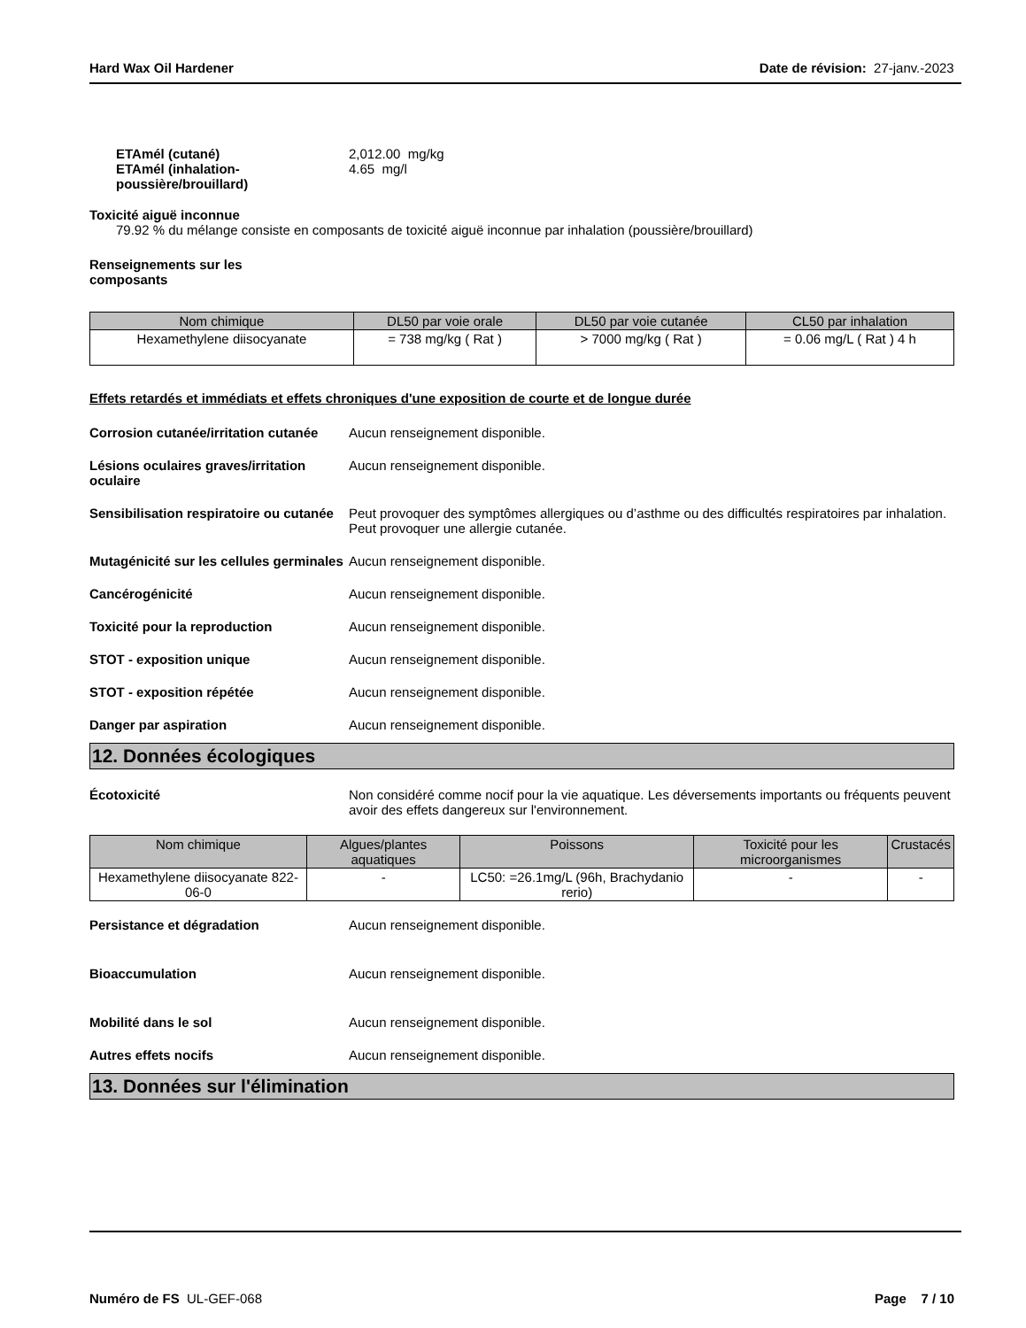Hard Wax Oil Hardener Date de révision: 27-janv.-2023
ETAmél (cutané) 2,012.00 mg/kg
ETAmél (inhalation-poussière/brouillard)
4.65 mg/l
Toxicité aiguë inconnue
79.92 % du mélange consiste en composants de toxicité aiguë inconnue par inhalation (poussière/brouillard)
Renseignements sur les composants
| Nom chimique | DL50 par voie orale | DL50 par voie cutanée | CL50 par inhalation |
| --- | --- | --- | --- |
| Hexamethylene diisocyanate | = 738 mg/kg ( Rat ) | > 7000 mg/kg ( Rat ) | = 0.06 mg/L ( Rat ) 4 h |
Effets retardés et immédiats et effets chroniques d'une exposition de courte et de longue durée
Corrosion cutanée/irritation cutanée
Aucun renseignement disponible.
Lésions oculaires graves/irritation oculaire
Aucun renseignement disponible.
Sensibilisation respiratoire ou cutanée
Peut provoquer des symptômes allergiques ou d’asthme ou des difficultés respiratoires par inhalation. Peut provoquer une allergie cutanée.
Mutagénicité sur les cellules germinales
Aucun renseignement disponible.
Cancérogénicité Aucun renseignement disponible.
Toxicité pour la reproduction Aucun renseignement disponible.
STOT - exposition unique Aucun renseignement disponible.
STOT - exposition répétée Aucun renseignement disponible.
Danger par aspiration Aucun renseignement disponible.
12. Données écologiques
Écotoxicité Non considéré comme nocif pour la vie aquatique. Les déversements importants ou fréquents peuvent avoir des effets dangereux sur l'environnement.
| Nom chimique | Algues/plantes aquatiques | Poissons | Toxicité pour les microorganismes | Crustacés |
| --- | --- | --- | --- | --- |
| Hexamethylene diisocyanate 822-06-0 | - | LC50: =26.1mg/L (96h, Brachydanio rerio) | - | - |
Persistance et dégradation Aucun renseignement disponible.
Bioaccumulation Aucun renseignement disponible.
Mobilité dans le sol Aucun renseignement disponible.
Autres effets nocifs Aucun renseignement disponible.
13. Données sur l'élimination
Numéro de FS UL-GEF-068 Page 7 / 10